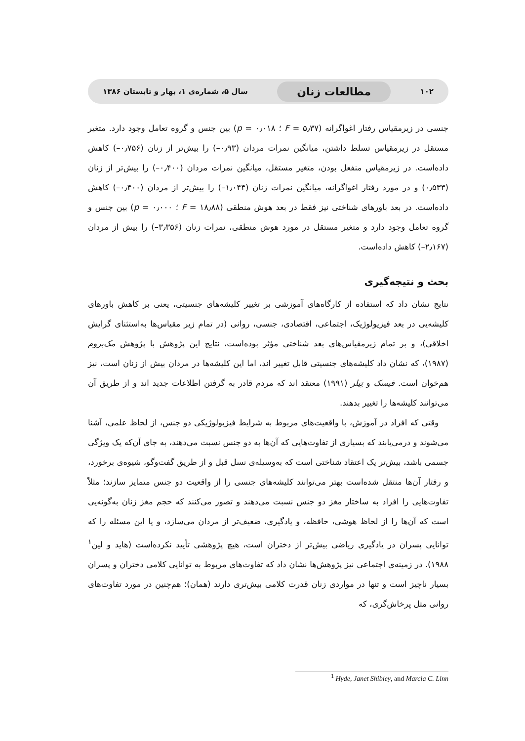۱۰۲ مطالعات زنان سال ۵، شماره‌ی ۱، بهار و تابستان ۱۳۸۶
جنسی در زیرمقیاس رفتار اغواگرانه (F = ۵٫۳۷ ؛ p = ۰٫۰۱۸) بین جنس و گروه تعامل وجود دارد. متغیر مستقل در زیرمقیاس تسلط داشتن، میانگین نمرات مردان (۰٫۹۳–) را بیش‌تر از زنان (۰٫۷۵۶–) کاهش داده‌است. در زیرمقیاس منفعل بودن، متغیر مستقل، میانگین نمرات مردان (۰٫۴۰۰–) را بیش‌تر از زنان (۰٫۵۳۳) و در مورد رفتار اغواگرانه، میانگین نمرات زنان (۱٫۰۴۴–) را بیش‌تر از مردان (۰٫۴۰۰–) کاهش داده‌است. در بعد باورهای شناختی نیز فقط در بعد هوش منطقی (F = ۱۸٫۸۸ ؛ p = ۰٫۰۰۰) بین جنس و گروه تعامل وجود دارد و متغیر مستقل در مورد هوش منطقی، نمرات زنان (۳٫۳۵۶–) را بیش از مردان (۲٫۱۶۷–) کاهش داده‌است.
بحث و نتیجه‌گیری
نتایج نشان داد که استفاده از کارگاه‌های آموزشی بر تغییر کلیشه‌های جنسیتی، یعنی بر کاهش باورهای کلیشه‌یی در بعد فیزیولوژیک، اجتماعی، اقتصادی، جنسی، روانی (در تمام زیر مقیاس‌ها به‌استثنای گرایش اخلاقی)، و بر تمام زیرمقیاس‌های بعد شناختی مؤثر بوده‌است، نتایج این پژوهش با پژوهش مک‌بروم (۱۹۸۷)، که نشان داد کلیشه‌های جنسیتی قابل تغییر اند، اما این کلیشه‌ها در مردان بیش از زنان است، نیز هم‌خوان است. فیسک و تِیلر (۱۹۹۱) معتقد اند که مردم قادر به گرفتن اطلاعات جدید اند و از طریق آن می‌توانند کلیشه‌ها را تغییر بدهند.
وقتی که افراد در آموزش، با واقعیت‌های مربوط به شرایط فیزیولوژیکی دو جنس، از لحاظ علمی، آشنا می‌شوند و درمی‌یابند که بسیاری از تفاوت‌هایی که آن‌ها به دو جنس نسبت می‌دهند، به جای آن‌که یک ویژگی جسمی باشد، بیش‌تر یک اعتقاد شناختی است که به‌وسیله‌ی نسل قبل و از طریق گفت‌وگو، شیوه‌ی برخورد، و رفتار آن‌ها منتقل شده‌است بهتر می‌توانند کلیشه‌های جنسی را از واقعیت دو جنس متمایز سازند؛ مثلاً تفاوت‌هایی را افراد به ساختار مغز دو جنس نسبت می‌دهند و تصور می‌کنند که حجم مغز زنان به‌گونه‌یی است که آن‌ها را از لحاظ هوشی، حافظه، و یادگیری، ضعیف‌تر از مردان می‌سازد، و یا این مسئله را که توانایی پسران در یادگیری ریاضی بیش‌تر از دختران است، هیچ پژوهشی تأیید نکرده‌است (هاید و لین<sup>۱</sup> ۱۹۸۸). در زمینه‌ی اجتماعی نیز پژوهش‌ها نشان داد که تفاوت‌های مربوط به توانایی کلامی دختران و پسران بسیار ناچیز است و تنها در مواردی زنان قدرت کلامی بیش‌تری دارند (همان)؛ هم‌چنین در مورد تفاوت‌های روانی مثل پرخاش‌گری، که
<sup>1</sup> Hyde, Janet Shibley, and Marcia C. Linn